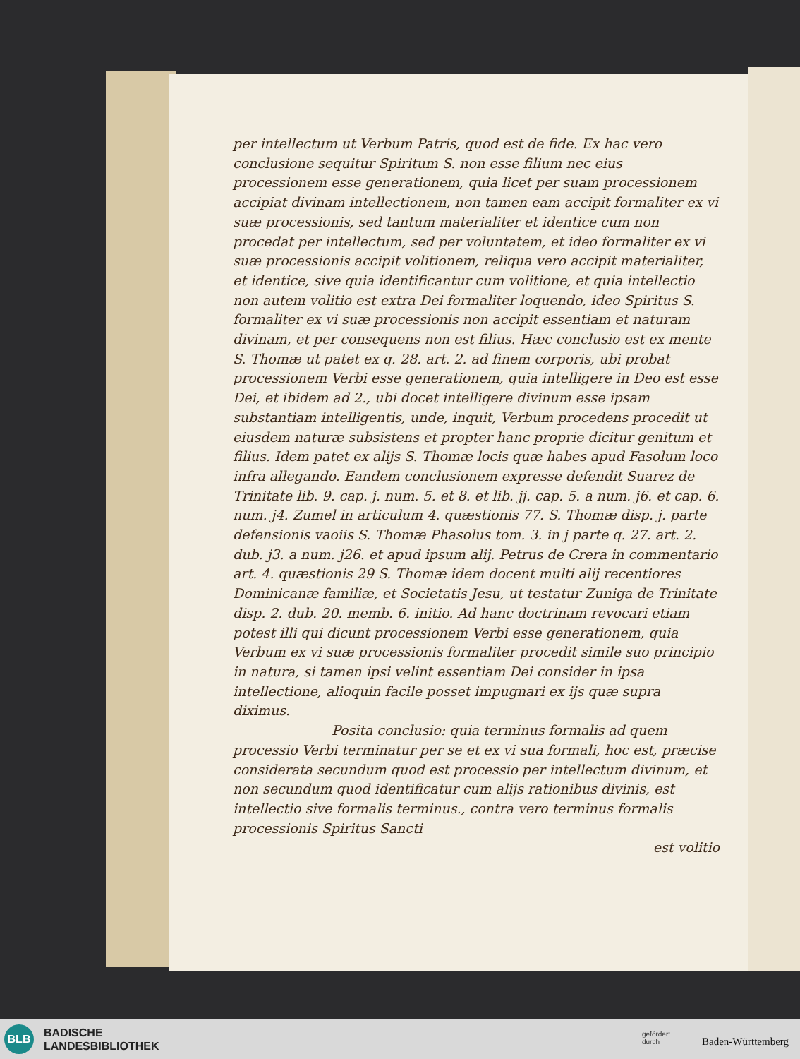per intellectum ut Verbum Patris, quod est de fide. Ex hac vero conclusione sequitur Spiritum S. non esse filium nec eius processionem esse generationem, quia licet per suam processionem accipiat divinam intellectionem, non tamen eam accipit formaliter ex vi suæ processionis, sed tantum materialiter et identice cum non procedat per intellectum, sed per voluntatem, et ideo formaliter ex vi suæ processionis accipit volitionem, reliqua vero accipit materialiter, et identice, sive quia identificantur cum volitione, et quia intellectio non autem volitio est extra Dei formaliter loquendo, ideo Spiritus S. formaliter ex vi suæ processionis non accipit essentiam et naturam divinam, et per consequens non est filius. Hæc conclusio est ex mente S. Thomæ ut patet ex q. 28. art. 2. ad finem corporis, ubi probat processionem Verbi esse generationem, quia intelligere in Deo est esse Dei, et ibidem ad 2., ubi docet intelligere divinum esse ipsam substantiam intelligentis, unde, inquit, Verbum procedens procedit ut eiusdem naturæ subsistens et propter hanc proprie dicitur genitum et filius. Idem patet ex alijs S. Thomæ locis quæ habes apud Fasolum loco infra allegando. Eandem conclusionem expresse defendit Suarez de Trinitate lib. 9. cap. j. num. 5. et 8. et lib. jj. cap. 5. a num. j6. et cap. 6. num. j4. Zumel in articulum 4. quæstionis 77. S. Thomæ disp. j. parte defensionis vaoiis S. Thomæ Phasolus tom. 3. in j parte q. 27. art. 2. dub. j3. a num. j26. et apud ipsum alij. Petrus de Crera in commentario art. 4. quæstionis 29 S. Thomæ idem docent multi alij recentiores Dominicanæ familiæ, et Societatis Jesu, ut testatur Zuniga de Trinitate disp. 2. dub. 20. memb. 6. initio. Ad hanc doctrinam revocari etiam potest illi qui dicunt processionem Verbi esse generationem, quia Verbum ex vi suæ processionis formaliter procedit simile suo principio in natura, si tamen ipsi velint essentiam Dei consider in ipsa intellectione, alioquin facile posset impugnari ex ijs quæ supra diximus.
Posita conclusio: quia terminus formalis ad quem processio Verbi terminatur per se et ex vi sua formali, hoc est, præcise considerata secundum quod est processio per intellectum divinum, et non secundum quod identificatur cum alijs rationibus divinis, est intellectio sive formalis terminus., contra vero terminus formalis processionis Spiritus Sancti
est volitio
BLB
BADISCHE
LANDESBIBLIOTHEK
gefördert
durch
Baden-Württemberg